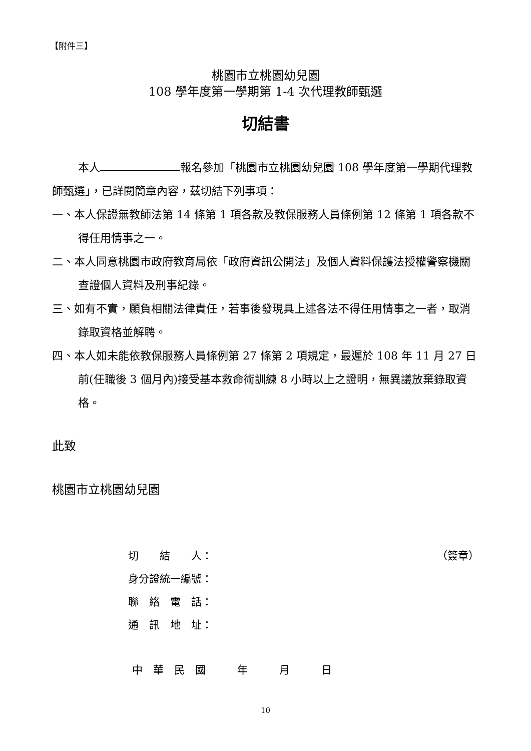【附件三】
桃園市立桃園幼兒園
108 學年度第一學期第 1-4 次代理教師甄選
切結書
本人 報名參加「桃園市立桃園幼兒園 108 學年度第一學期代理教師甄選」，已詳閱簡章內容，茲切結下列事項：
一、本人保證無教師法第 14 條第 1 項各款及教保服務人員條例第 12 條第 1 項各款不得任用情事之一。
二、本人同意桃園市政府教育局依「政府資訊公開法」及個人資料保護法授權警察機關查證個人資料及刑事紀錄。
三、如有不實，願負相關法律責任，若事後發現具上述各法不得任用情事之一者，取消錄取資格並解聘。
四、本人如未能依教保服務人員條例第 27 條第 2 項規定，最遲於 108 年 11 月 27 日前(任職後 3 個月內)接受基本救命術訓練 8 小時以上之證明，無異議放棄錄取資格。
此致
桃園市立桃園幼兒園
切　　結　　人： （簽章）
身分證統一編號：
聯　絡　電　話：
通　訊　地　址：
中　華　民　國　　　年　　　月　　　日
10